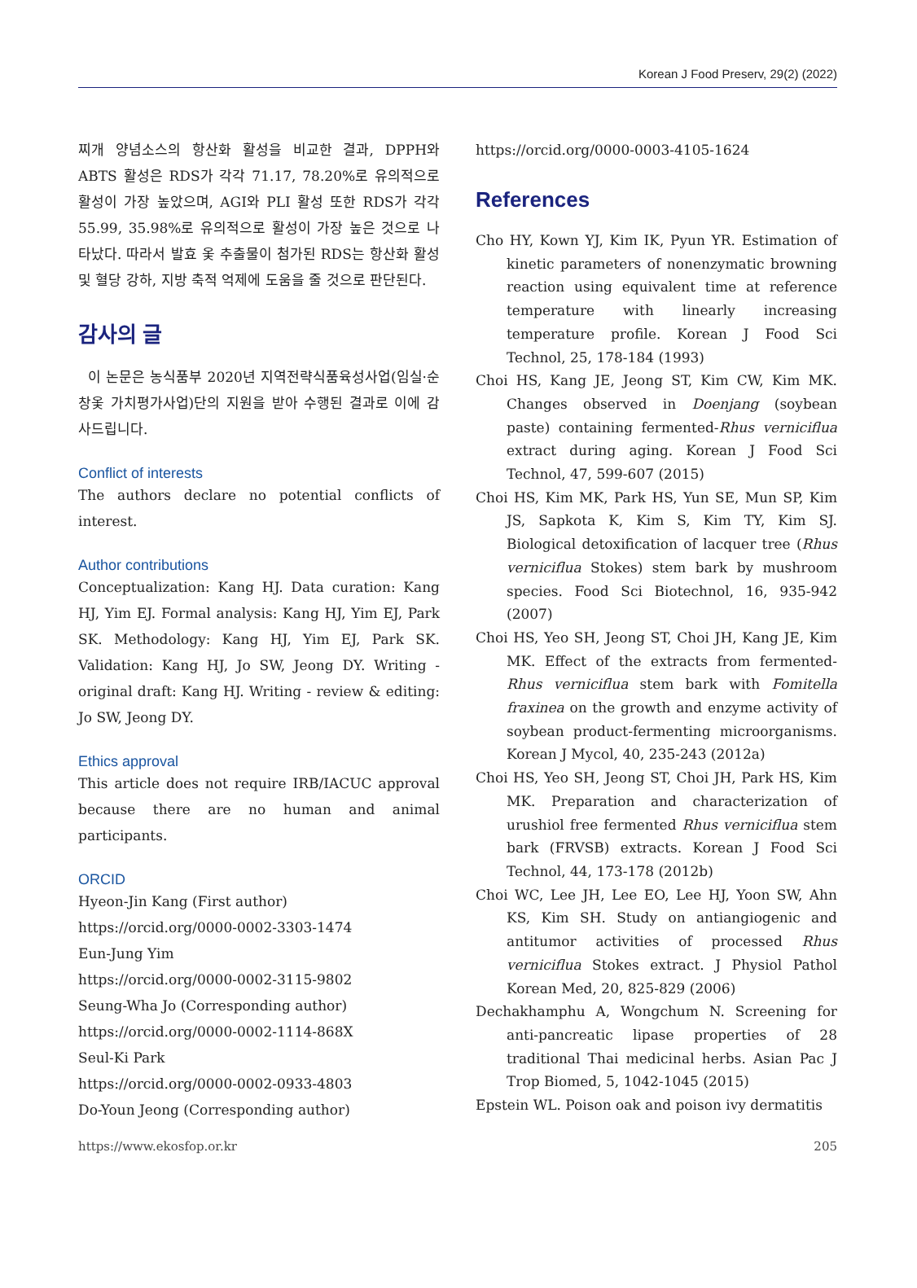Korean J Food Preserv, 29(2) (2022)
찌개 양념소스의 항산화 활성을 비교한 결과, DPPH와 ABTS 활성은 RDS가 각각 71.17, 78.20%로 유의적으로 활성이 가장 높았으며, AGI와 PLI 활성 또한 RDS가 각각 55.99, 35.98%로 유의적으로 활성이 가장 높은 것으로 나타났다. 따라서 발효 옻 추출물이 첨가된 RDS는 항산화 활성 및 혈당 강하, 지방 축적 억제에 도움을 줄 것으로 판단된다.
감사의 글
이 논문은 농식품부 2020년 지역전략식품육성사업(임실·순창옻 가치평가사업)단의 지원을 받아 수행된 결과로 이에 감사드립니다.
Conflict of interests
The authors declare no potential conflicts of interest.
Author contributions
Conceptualization: Kang HJ. Data curation: Kang HJ, Yim EJ. Formal analysis: Kang HJ, Yim EJ, Park SK. Methodology: Kang HJ, Yim EJ, Park SK. Validation: Kang HJ, Jo SW, Jeong DY. Writing - original draft: Kang HJ. Writing - review & editing: Jo SW, Jeong DY.
Ethics approval
This article does not require IRB/IACUC approval because there are no human and animal participants.
ORCID
Hyeon-Jin Kang (First author)
https://orcid.org/0000-0002-3303-1474
Eun-Jung Yim
https://orcid.org/0000-0002-3115-9802
Seung-Wha Jo (Corresponding author)
https://orcid.org/0000-0002-1114-868X
Seul-Ki Park
https://orcid.org/0000-0002-0933-4803
Do-Youn Jeong (Corresponding author)
https://orcid.org/0000-0003-4105-1624
References
Cho HY, Kown YJ, Kim IK, Pyun YR. Estimation of kinetic parameters of nonenzymatic browning reaction using equivalent time at reference temperature with linearly increasing temperature profile. Korean J Food Sci Technol, 25, 178-184 (1993)
Choi HS, Kang JE, Jeong ST, Kim CW, Kim MK. Changes observed in Doenjang (soybean paste) containing fermented-Rhus verniciflua extract during aging. Korean J Food Sci Technol, 47, 599-607 (2015)
Choi HS, Kim MK, Park HS, Yun SE, Mun SP, Kim JS, Sapkota K, Kim S, Kim TY, Kim SJ. Biological detoxification of lacquer tree (Rhus verniciflua Stokes) stem bark by mushroom species. Food Sci Biotechnol, 16, 935-942 (2007)
Choi HS, Yeo SH, Jeong ST, Choi JH, Kang JE, Kim MK. Effect of the extracts from fermented-Rhus verniciflua stem bark with Fomitella fraxinea on the growth and enzyme activity of soybean product-fermenting microorganisms. Korean J Mycol, 40, 235-243 (2012a)
Choi HS, Yeo SH, Jeong ST, Choi JH, Park HS, Kim MK. Preparation and characterization of urushiol free fermented Rhus verniciflua stem bark (FRVSB) extracts. Korean J Food Sci Technol, 44, 173-178 (2012b)
Choi WC, Lee JH, Lee EO, Lee HJ, Yoon SW, Ahn KS, Kim SH. Study on antiangiogenic and antitumor activities of processed Rhus verniciflua Stokes extract. J Physiol Pathol Korean Med, 20, 825-829 (2006)
Dechakhamphu A, Wongchum N. Screening for anti-pancreatic lipase properties of 28 traditional Thai medicinal herbs. Asian Pac J Trop Biomed, 5, 1042-1045 (2015)
Epstein WL. Poison oak and poison ivy dermatitis
https://www.ekosfop.or.kr 205